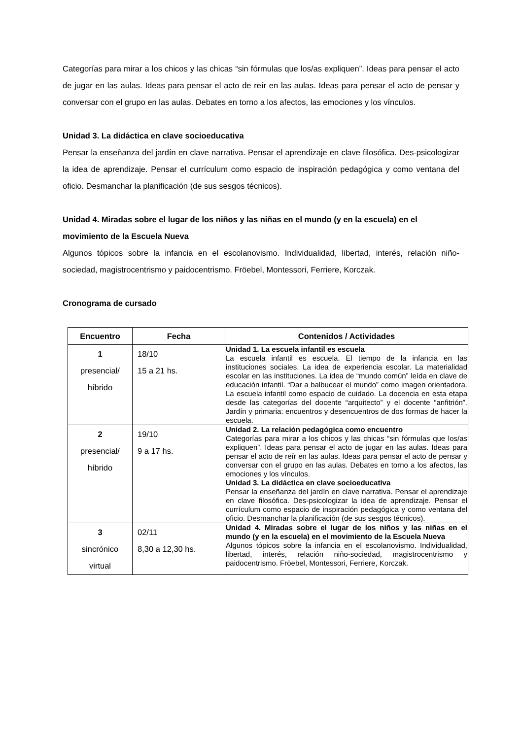Categorías para mirar a los chicos y las chicas “sin fórmulas que los/as expliquen”. Ideas para pensar el acto de jugar en las aulas. Ideas para pensar el acto de reír en las aulas. Ideas para pensar el acto de pensar y conversar con el grupo en las aulas. Debates en torno a los afectos, las emociones y los vínculos.
Unidad 3. La didáctica en clave socioeducativa
Pensar la enseñanza del jardín en clave narrativa. Pensar el aprendizaje en clave filosófica. Des-psicologizar la idea de aprendizaje. Pensar el currículum como espacio de inspiración pedagógica y como ventana del oficio. Desmanchar la planificación (de sus sesgos técnicos).
Unidad 4. Miradas sobre el lugar de los niños y las niñas en el mundo (y en la escuela) en el movimiento de la Escuela Nueva
Algunos tópicos sobre la infancia en el escolanovismo. Individualidad, libertad, interés, relación niño-sociedad, magistrocentrismo y paidocentrismo. Fröebel, Montessori, Ferriere, Korczak.
Cronograma de cursado
| Encuentro | Fecha | Contenidos / Actividades |
| --- | --- | --- |
| 1 presencial/ híbrido | 18/10 15 a 21 hs. | Unidad 1. La escuela infantil es escuela La escuela infantil es escuela. El tiempo de la infancia en las instituciones sociales. La idea de experiencia escolar. La materialidad escolar en las instituciones. La idea de “mundo común” leída en clave de educación infantil. “Dar a balbucear el mundo” como imagen orientadora. La escuela infantil como espacio de cuidado. La docencia en esta etapa desde las categorías del docente “arquitecto” y el docente “anfitrión”. Jardín y primaria: encuentros y desencuentros de dos formas de hacer la escuela. |
| 2 presencial/ híbrido | 19/10 9 a 17 hs. | Unidad 2. La relación pedagógica como encuentro Categorías para mirar a los chicos y las chicas “sin fórmulas que los/as expliquen”. Ideas para pensar el acto de jugar en las aulas. Ideas para pensar el acto de reír en las aulas. Ideas para pensar el acto de pensar y conversar con el grupo en las aulas. Debates en torno a los afectos, las emociones y los vínculos. Unidad 3. La didáctica en clave socioeducativa Pensar la enseñanza del jardín en clave narrativa. Pensar el aprendizaje en clave filosófica. Des-psicologizar la idea de aprendizaje. Pensar el currículum como espacio de inspiración pedagógica y como ventana del oficio. Desmanchar la planificación (de sus sesgos técnicos). |
| 3 sincrónico virtual | 02/11 8,30 a 12,30 hs. | Unidad 4. Miradas sobre el lugar de los niños y las niñas en el mundo (y en la escuela) en el movimiento de la Escuela Nueva Algunos tópicos sobre la infancia en el escolanovismo. Individualidad, libertad, interés, relación niño-sociedad, magistrocentrismo y paidocentrismo. Fröebel, Montessori, Ferriere, Korczak. |